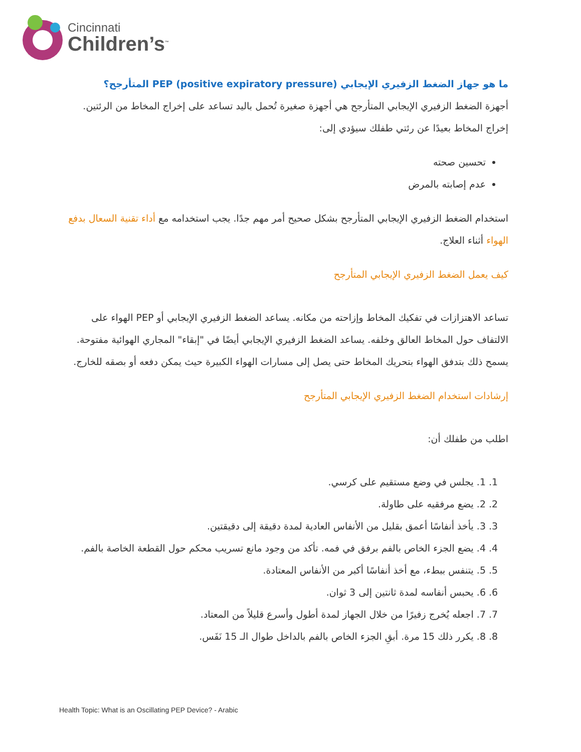Cincinnati
Children’s<sup>™</sup>
ما هو جهاز الضغط الزفيري الإيجابي PEP (positive expiratory pressure) المتأرجح؟
أجهزة الضغط الزفيري الإيجابي المتأرجح هي أجهزة صغيرة تُحمل باليد تساعد على إخراج المخاط من الرئتين. إخراج المخاط بعيدًا عن رئتي طفلك سيؤدي إلى:
تحسين صحته
عدم إصابته بالمرض
استخدام الضغط الزفيري الإيجابي المتأرجح بشكل صحيح أمر مهم جدًا. يجب استخدامه مع أداء تقنية السعال بدفع الهواء أثناء العلاج.
كيف يعمل الضغط الزفيري الإيجابي المتأرجح
تساعد الاهتزازات في تفكيك المخاط وإزاحته من مكانه. يساعد الضغط الزفيري الإيجابي أو PEP الهواء على الالتفاف حول المخاط العالق وخلفه. يساعد الضغط الزفيري الإيجابي أيضًا في "إبقاء" المجاري الهوائية مفتوحة. يسمح ذلك بتدفق الهواء بتحريك المخاط حتى يصل إلى مسارات الهواء الكبيرة حيث يمكن دفعه أو بصقه للخارج.
إرشادات استخدام الضغط الزفيري الإيجابي المتأرجح
اطلب من طفلك أن:
1. 1. يجلس في وضع مستقيم على كرسي.
2. 2. يضع مرفقيه على طاولة.
3. 3. يأخذ أنفاسًا أعمق بقليل من الأنفاس العادية لمدة دقيقة إلى دقيقتين.
4. 4. يضع الجزء الخاص بالفم برفق في فمه. تأكد من وجود مانع تسريب محكم حول القطعة الخاصة بالفم.
5. 5. يتنفس ببطء، مع أخذ أنفاسًا أكبر من الأنفاس المعتادة.
6. 6. يحبس أنفاسه لمدة ثانتين إلى 3 ثوان.
7. 7. اجعله يُخرج زفيرًا من خلال الجهاز لمدة أطول وأسرع قليلاً من المعتاد.
8. 8. يكرر ذلك 15 مرة. أبقِ الجزء الخاص بالفم بالداخل طوال الـ 15 نَفَس.
Health Topic: What is an Oscillating PEP Device? - Arabic